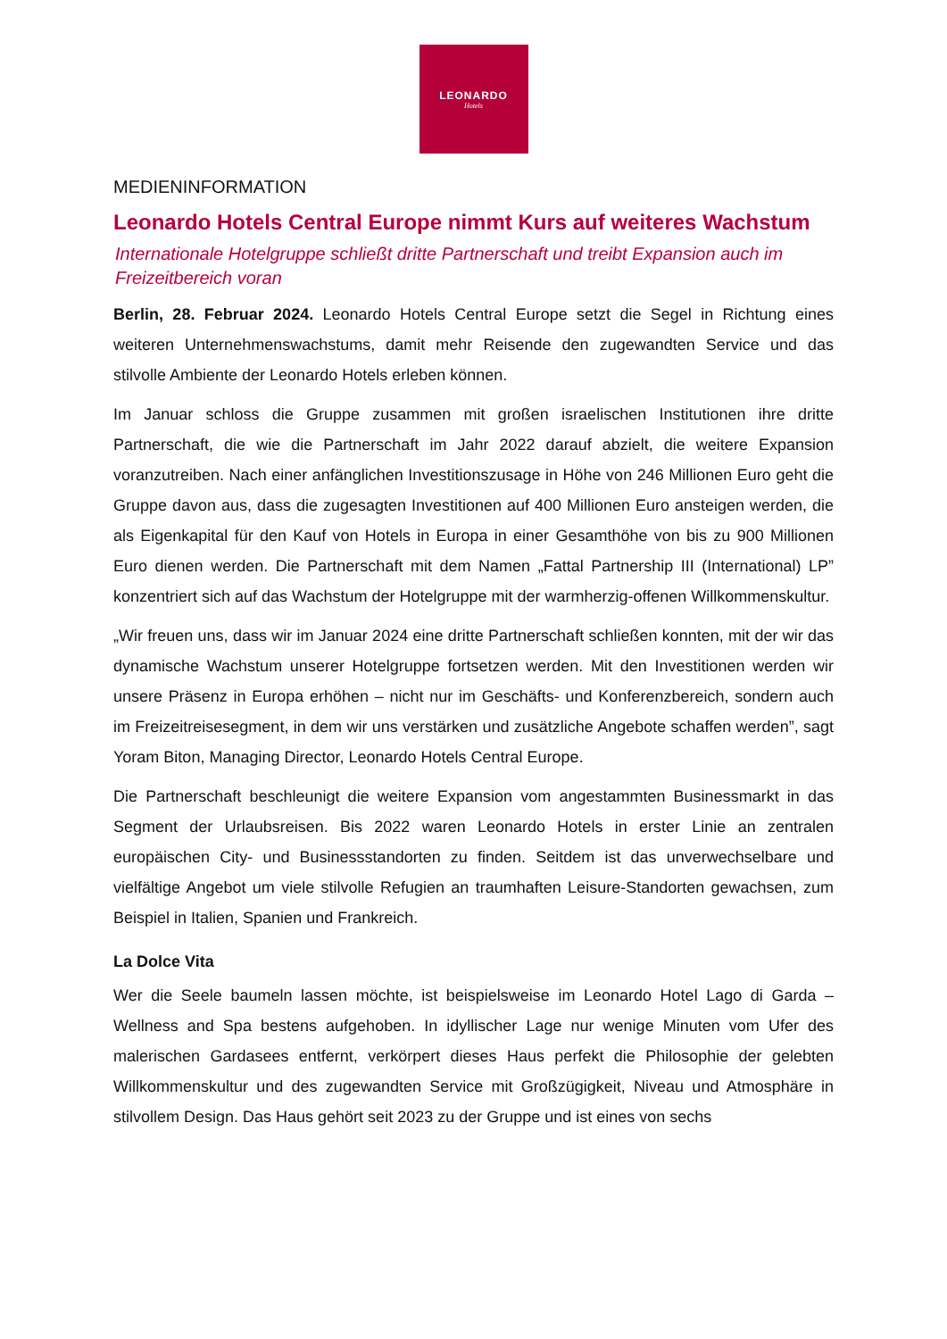LEONARDO
Hotels
MEDIENINFORMATION
Leonardo Hotels Central Europe nimmt Kurs auf weiteres Wachstum
Internationale Hotelgruppe schließt dritte Partnerschaft und treibt Expansion auch im Freizeitbereich voran
Berlin, 28. Februar 2024. Leonardo Hotels Central Europe setzt die Segel in Richtung eines weiteren Unternehmenswachstums, damit mehr Reisende den zugewandten Service und das stilvolle Ambiente der Leonardo Hotels erleben können.
Im Januar schloss die Gruppe zusammen mit großen israelischen Institutionen ihre dritte Partnerschaft, die wie die Partnerschaft im Jahr 2022 darauf abzielt, die weitere Expansion voranzutreiben. Nach einer anfänglichen Investitionszusage in Höhe von 246 Millionen Euro geht die Gruppe davon aus, dass die zugesagten Investitionen auf 400 Millionen Euro ansteigen werden, die als Eigenkapital für den Kauf von Hotels in Europa in einer Gesamthöhe von bis zu 900 Millionen Euro dienen werden. Die Partnerschaft mit dem Namen „Fattal Partnership III (International) LP” konzentriert sich auf das Wachstum der Hotelgruppe mit der warmherzig-offenen Willkommenskultur.
„Wir freuen uns, dass wir im Januar 2024 eine dritte Partnerschaft schließen konnten, mit der wir das dynamische Wachstum unserer Hotelgruppe fortsetzen werden. Mit den Investitionen werden wir unsere Präsenz in Europa erhöhen – nicht nur im Geschäfts- und Konferenzbereich, sondern auch im Freizeitreisesegment, in dem wir uns verstärken und zusätzliche Angebote schaffen werden”, sagt Yoram Biton, Managing Director, Leonardo Hotels Central Europe.
Die Partnerschaft beschleunigt die weitere Expansion vom angestammten Businessmarkt in das Segment der Urlaubsreisen. Bis 2022 waren Leonardo Hotels in erster Linie an zentralen europäischen City- und Businessstandorten zu finden. Seitdem ist das unverwechselbare und vielfältige Angebot um viele stilvolle Refugien an traumhaften Leisure-Standorten gewachsen, zum Beispiel in Italien, Spanien und Frankreich.
La Dolce Vita
Wer die Seele baumeln lassen möchte, ist beispielsweise im Leonardo Hotel Lago di Garda – Wellness and Spa bestens aufgehoben. In idyllischer Lage nur wenige Minuten vom Ufer des malerischen Gardasees entfernt, verkörpert dieses Haus perfekt die Philosophie der gelebten Willkommenskultur und des zugewandten Service mit Großzügigkeit, Niveau und Atmosphäre in stilvollem Design. Das Haus gehört seit 2023 zu der Gruppe und ist eines von sechs